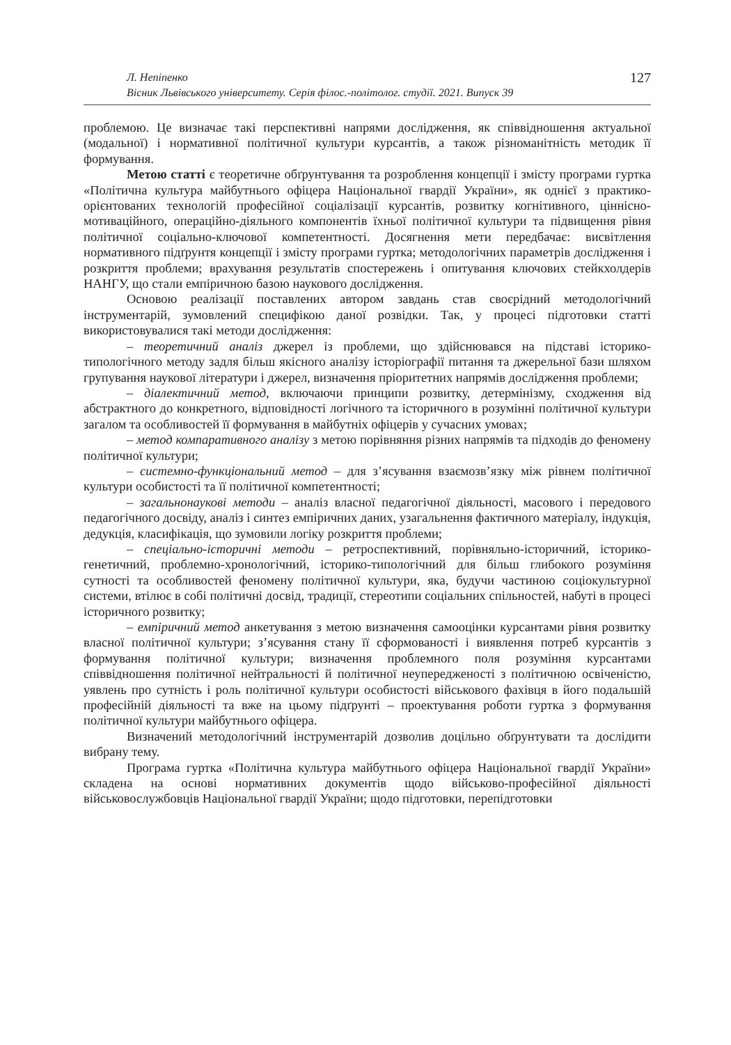Л. Непіпенко
Вісник Львівського університету. Серія філос.-політолог. студії. 2021. Випуск 39
127
проблемою. Це визначає такі перспективні напрями дослідження, як співвідношення актуальної (модальної) і нормативної політичної культури курсантів, а також різноманітність методик її формування.
Метою статті є теоретичне обґрунтування та розроблення концепції і змісту програми гуртка «Політична культура майбутнього офіцера Національної гвардії України», як однієї з практико-орієнтованих технологій професійної соціалізації курсантів, розвитку когнітивного, ціннісно-мотиваційного, операційно-діяльного компонентів їхньої політичної культури та підвищення рівня політичної соціально-ключової компетентності. Досягнення мети передбачає: висвітлення нормативного підґрунтя концепції і змісту програми гуртка; методологічних параметрів дослідження і розкриття проблеми; врахування результатів спостережень і опитування ключових стейкхолдерів НАНГУ, що стали емпіричною базою наукового дослідження.
Основою реалізації поставлених автором завдань став своєрідний методологічний інструментарій, зумовлений специфікою даної розвідки. Так, у процесі підготовки статті використовувалися такі методи дослідження:
– теоретичний аналіз джерел із проблеми, що здійснювався на підставі історико-типологічного методу задля більш якісного аналізу історіографії питання та джерельної бази шляхом групування наукової літератури і джерел, визначення пріоритетних напрямів дослідження проблеми;
– діалектичний метод, включаючи принципи розвитку, детермінізму, сходження від абстрактного до конкретного, відповідності логічного та історичного в розумінні політичної культури загалом та особливостей її формування в майбутніх офіцерів у сучасних умовах;
– метод компаративного аналізу з метою порівняння різних напрямів та підходів до феномену політичної культури;
– системно-функціональний метод – для з’ясування взаємозв’язку між рівнем політичної культури особистості та її політичної компетентності;
– загальнонаукові методи – аналіз власної педагогічної діяльності, масового і передового педагогічного досвіду, аналіз і синтез емпіричних даних, узагальнення фактичного матеріалу, індукція, дедукція, класифікація, що зумовили логіку розкриття проблеми;
– спеціально-історичні методи – ретроспективний, порівняльно-історичний, історико-генетичний, проблемно-хронологічний, історико-типологічний для більш глибокого розуміння сутності та особливостей феномену політичної культури, яка, будучи частиною соціокультурної системи, втілює в собі політичні досвід, традиції, стереотипи соціальних спільностей, набуті в процесі історичного розвитку;
– емпіричний метод анкетування з метою визначення самооцінки курсантами рівня розвитку власної політичної культури; з’ясування стану її сформованості і виявлення потреб курсантів з формування політичної культури; визначення проблемного поля розуміння курсантами співвідношення політичної нейтральності й політичної неупередженості з політичною освіченістю, уявлень про сутність і роль політичної культури особистості військового фахівця в його подальшій професійній діяльності та вже на цьому підґрунті – проектування роботи гуртка з формування політичної культури майбутнього офіцера.
Визначений методологічний інструментарій дозволив доцільно обґрунтувати та дослідити вибрану тему.
Програма гуртка «Політична культура майбутнього офіцера Національної гвардії України» складена на основі нормативних документів щодо військово-професійної діяльності військовослужбовців Національної гвардії України; щодо підготовки, перепідготовки